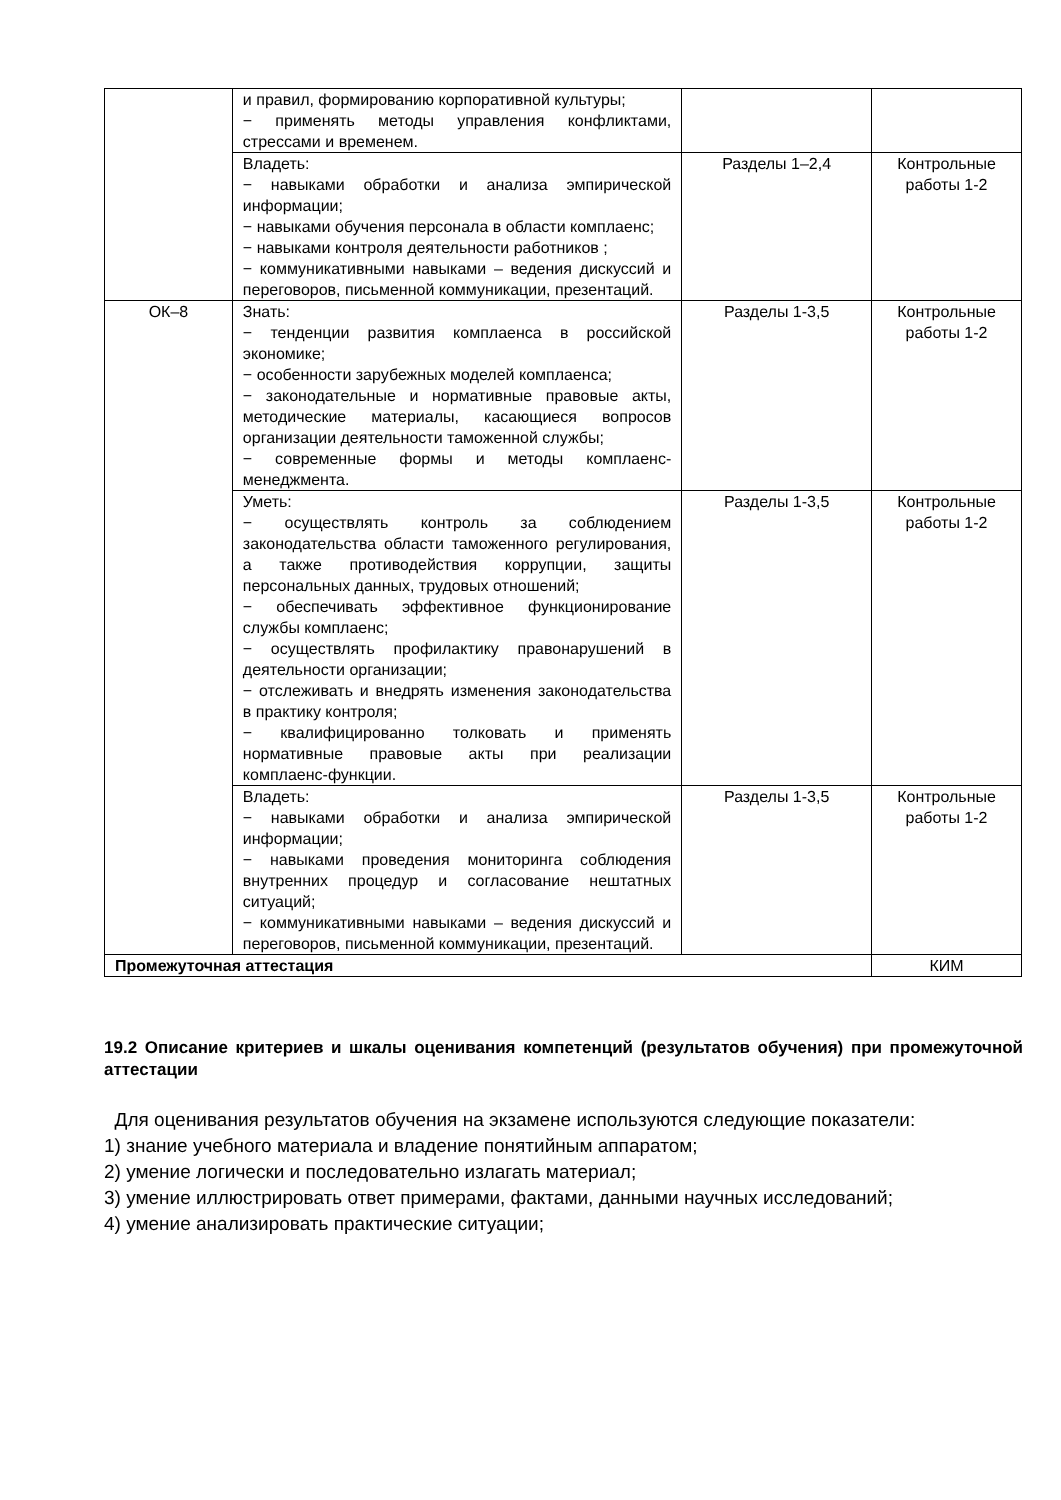| | и правил, формированию корпоративной культуры; − применять методы управления конфликтами, стрессами и временем. | | |
| | Владеть: − навыками обработки и анализа эмпирической информации; − навыками обучения персонала в области комплаенс; − навыками контроля деятельности работников ; − коммуникативными навыками – ведения дискуссий и переговоров, письменной коммуникации, презентаций. | Разделы 1–2,4 | Контрольные работы 1-2 |
| ОК–8 | Знать: − тенденции развития комплаенса в российской экономике; − особенности зарубежных моделей комплаенса; − законодательные и нормативные правовые акты, методические материалы, касающиеся вопросов организации деятельности таможенной службы; − современные формы и методы комплаенс-менеджмента. | Разделы 1-3,5 | Контрольные работы 1-2 |
| | Уметь: − осуществлять контроль за соблюдением законодательства области таможенного регулирования, а также противодействия коррупции, защиты персональных данных, трудовых отношений; − обеспечивать эффективное функционирование службы комплаенс; − осуществлять профилактику правонарушений в деятельности организации; − отслеживать и внедрять изменения законодательства в практику контроля; − квалифицированно толковать и применять нормативные правовые акты при реализации комплаенс-функции. | Разделы 1-3,5 | Контрольные работы 1-2 |
| | Владеть: − навыками обработки и анализа эмпирической информации; − навыками проведения мониторинга соблюдения внутренних процедур и согласование нештатных ситуаций; − коммуникативными навыками – ведения дискуссий и переговоров, письменной коммуникации, презентаций. | Разделы 1-3,5 | Контрольные работы 1-2 |
| Промежуточная аттестация | | | КИМ |
19.2 Описание критериев и шкалы оценивания компетенций (результатов обучения) при промежуточной аттестации
Для оценивания результатов обучения на экзамене используются следующие показатели:
1) знание учебного материала и владение понятийным аппаратом;
2) умение логически и последовательно излагать материал;
3) умение иллюстрировать ответ примерами, фактами, данными научных исследований;
4) умение анализировать практические ситуации;